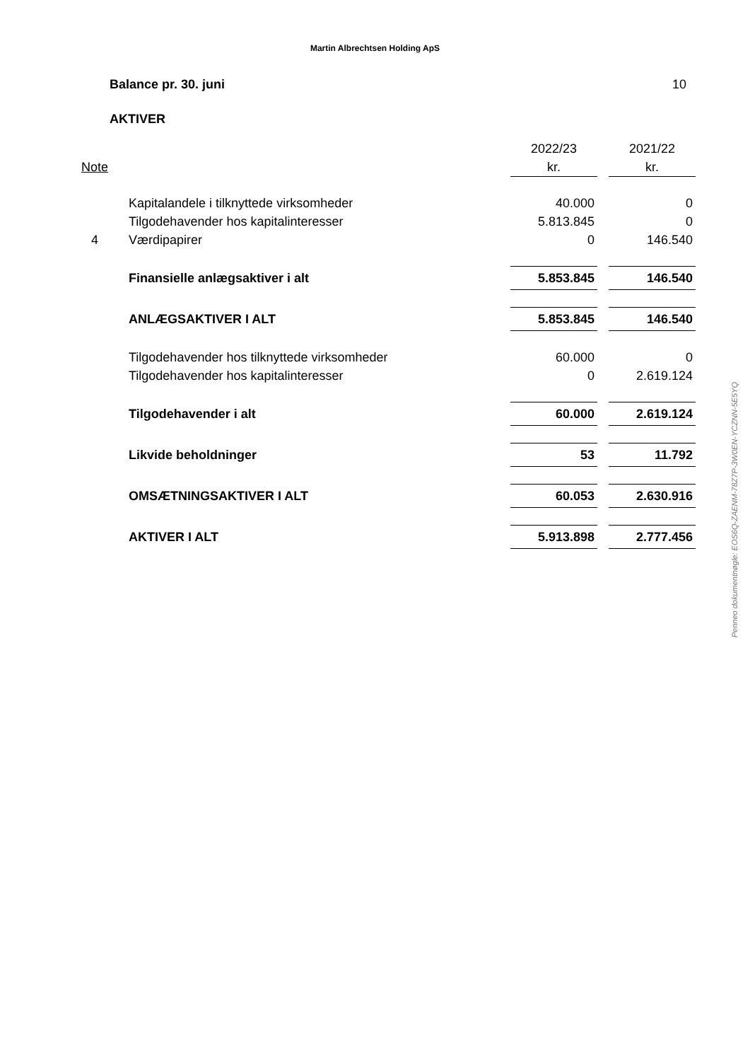Martin Albrechtsen Holding ApS
Balance pr. 30. juni 10
AKTIVER
| | | 2022/23 | 2021/22 |
| --- | --- | --- | --- |
| Note | | kr. | kr. |
| | Kapitalandele i tilknyttede virksomheder | 40.000 | 0 |
| | Tilgodehavender hos kapitalinteresser | 5.813.845 | 0 |
| 4 | Værdipapirer | 0 | 146.540 |
| | Finansielle anlægsaktiver i alt | 5.853.845 | 146.540 |
| | ANLÆGSAKTIVER I ALT | 5.853.845 | 146.540 |
| | Tilgodehavender hos tilknyttede virksomheder | 60.000 | 0 |
| | Tilgodehavender hos kapitalinteresser | 0 | 2.619.124 |
| | Tilgodehavender i alt | 60.000 | 2.619.124 |
| | Likvide beholdninger | 53 | 11.792 |
| | OMSÆTNINGSAKTIVER I ALT | 60.053 | 2.630.916 |
| | AKTIVER I ALT | 5.913.898 | 2.777.456 |
Penneo dokumentnøgle: EOS6Q-ZAENM-78Z7P-3W0EN-YCZNN-5E5YQ